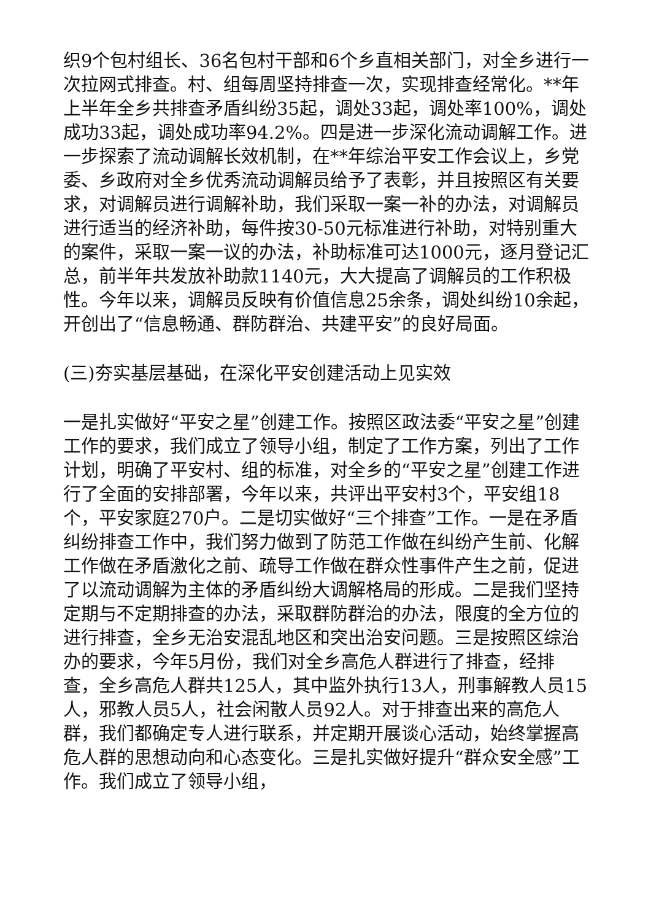织9个包村组长、36名包村干部和6个乡直相关部门，对全乡进行一次拉网式排查。村、组每周坚持排查一次，实现排查经常化。**年上半年全乡共排查矛盾纠纷35起，调处33起，调处率100%，调处成功33起，调处成功率94.2%。四是进一步深化流动调解工作。进一步探索了流动调解长效机制，在**年综治平安工作会议上，乡党委、乡政府对全乡优秀流动调解员给予了表彰，并且按照区有关要求，对调解员进行调解补助，我们采取一案一补的办法，对调解员进行适当的经济补助，每件按30-50元标准进行补助，对特别重大的案件，采取一案一议的办法，补助标准可达1000元，逐月登记汇总，前半年共发放补助款1140元，大大提高了调解员的工作积极性。今年以来，调解员反映有价值信息25余条，调处纠纷10余起，开创出了“信息畅通、群防群治、共建平安”的良好局面。
(三)夯实基层基础，在深化平安创建活动上见实效
一是扎实做好“平安之星”创建工作。按照区政法委“平安之星”创建工作的要求，我们成立了领导小组，制定了工作方案，列出了工作计划，明确了平安村、组的标准，对全乡的“平安之星”创建工作进行了全面的安排部署，今年以来，共评出平安村3个，平安组18个，平安家庭270户。二是切实做好“三个排查”工作。一是在矛盾纠纷排查工作中，我们努力做到了防范工作做在纠纷产生前、化解工作做在矛盾激化之前、疏导工作做在群众性事件产生之前，促进了以流动调解为主体的矛盾纠纷大调解格局的形成。二是我们坚持定期与不定期排查的办法，采取群防群治的办法，限度的全方位的进行排查，全乡无治安混乱地区和突出治安问题。三是按照区综治办的要求，今年5月份，我们对全乡高危人群进行了排查，经排查，全乡高危人群共125人，其中监外执行13人，刑事解教人员15人，邪教人员5人，社会闲散人员92人。对于排查出来的高危人群，我们都确定专人进行联系，并定期开展谈心活动，始终掌握高危人群的思想动向和心态变化。三是扎实做好提升“群众安全感”工作。我们成立了领导小组，